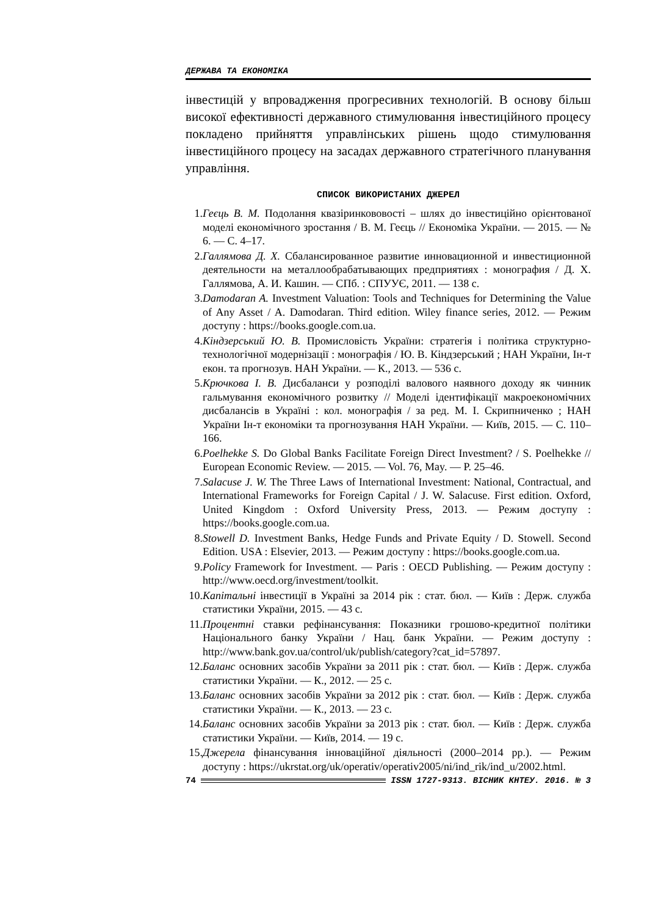ДЕРЖАВА ТА ЕКОНОМІКА
інвестицій у впровадження прогресивних технологій. В основу більш високої ефективності державного стимулювання інвестиційного процесу покладено прийняття управлінських рішень щодо стимулювання інвестиційного процесу на засадах державного стратегічного планування управління.
СПИСОК ВИКОРИСТАНИХ ДЖЕРЕЛ
1. Геєць В. М. Подолання квазіринкововості – шлях до інвестиційно орієнтованої моделі економічного зростання / В. М. Геєць // Економіка України. — 2015. — № 6. — С. 4–17.
2. Галлямова Д. Х. Сбалансированное развитие инновационной и инвестиционной деятельности на металлообрабатывающих предприятиях : монография / Д. Х. Галлямова, А. И. Кашин. — СПб. : СПУУЄ, 2011. — 138 с.
3. Damodaran A. Investment Valuation: Tools and Techniques for Determining the Value of Any Asset / A. Damodaran. Third edition. Wiley finance series, 2012. — Режим доступу : https://books.google.com.ua.
4. Кіндзерський Ю. В. Промисловість України: стратегія і політика структурно-технологічної модернізації : монографія / Ю. В. Кіндзерський ; НАН України, Ін-т екон. та прогнозув. НАН України. — К., 2013. — 536 с.
5. Крючкова І. В. Дисбаланси у розподілі валового наявного доходу як чинник гальмування економічного розвитку // Моделі ідентифікації макроекономічних дисбалансів в Україні : кол. монографія / за ред. М. І. Скрипниченко ; НАН України Ін-т економіки та прогнозування НАН України. — Київ, 2015. — С. 110–166.
6. Poelhekke S. Do Global Banks Facilitate Foreign Direct Investment? / S. Poelhekke // European Economic Review. — 2015. — Vol. 76, May. — P. 25–46.
7. Salacuse J. W. The Three Laws of International Investment: National, Contractual, and International Frameworks for Foreign Capital / J. W. Salacuse. First edition. Oxford, United Kingdom : Oxford University Press, 2013. — Режим доступу : https://books.google.com.ua.
8. Stowell D. Investment Banks, Hedge Funds and Private Equity / D. Stowell. Second Edition. USA : Elsevier, 2013. — Режим доступу : https://books.google.com.ua.
9. Policy Framework for Investment. — Paris : OECD Publishing. — Режим доступу : http://www.oecd.org/investment/toolkit.
10. Капітальні інвестиції в Україні за 2014 рік : стат. бюл. — Київ : Держ. служба статистики України, 2015. — 43 с.
11. Процентні ставки рефінансування: Показники грошово-кредитної політики Національного банку України / Нац. банк України. — Режим доступу : http://www.bank.gov.ua/control/uk/publish/category?cat_id=57897.
12. Баланс основних засобів України за 2011 рік : стат. бюл. — Київ : Держ. служба статистики України. — К., 2012. — 25 с.
13. Баланс основних засобів України за 2012 рік : стат. бюл. — Київ : Держ. служба статистики України. — К., 2013. — 23 с.
14. Баланс основних засобів України за 2013 рік : стат. бюл. — Київ : Держ. служба статистики України. — Київ, 2014. — 19 с.
15. Джерела фінансування інноваційної діяльності (2000–2014 рр.). — Режим доступу : https://ukrstat.org/uk/operativ/operativ2005/ni/ind_rik/ind_u/2002.html.
74 ISSN 1727-9313. ВІСНИК КНТЕУ. 2016. № 3